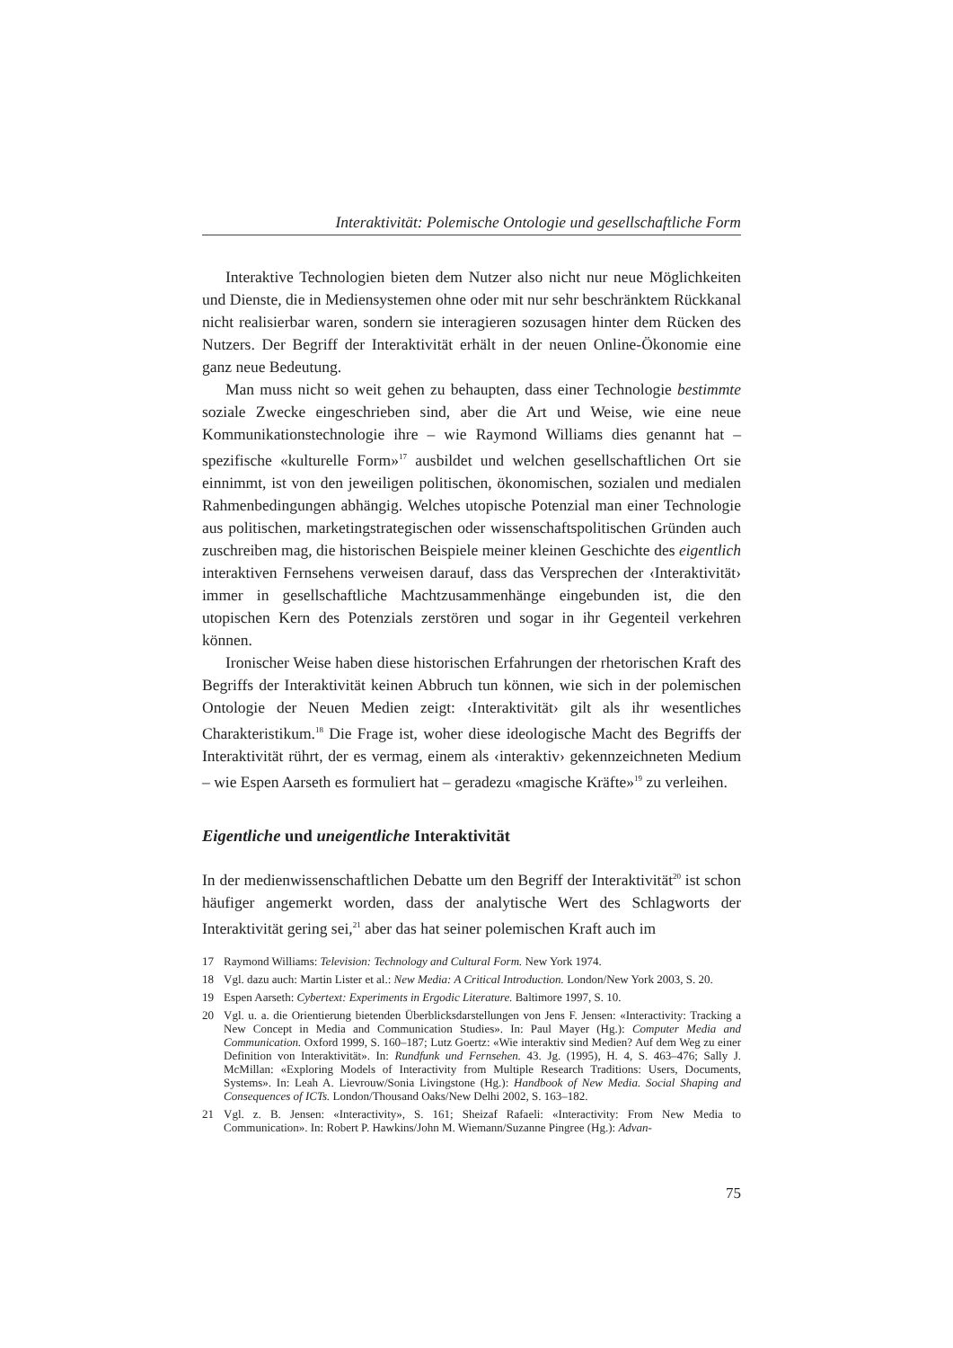Interaktivität: Polemische Ontologie und gesellschaftliche Form
Interaktive Technologien bieten dem Nutzer also nicht nur neue Möglichkeiten und Dienste, die in Mediensystemen ohne oder mit nur sehr beschränktem Rückkanal nicht realisierbar waren, sondern sie interagieren sozusagen hinter dem Rücken des Nutzers. Der Begriff der Interaktivität erhält in der neuen Online-Ökonomie eine ganz neue Bedeutung.
Man muss nicht so weit gehen zu behaupten, dass einer Technologie bestimmte soziale Zwecke eingeschrieben sind, aber die Art und Weise, wie eine neue Kommunikationstechnologie ihre – wie Raymond Williams dies genannt hat – spezifische «kulturelle Form»<sup>17</sup> ausbildet und welchen gesellschaftlichen Ort sie einnimmt, ist von den jeweiligen politischen, ökonomischen, sozialen und medialen Rahmenbedingungen abhängig. Welches utopische Potenzial man einer Technologie aus politischen, marketingstrategischen oder wissenschaftspolitischen Gründen auch zuschreiben mag, die historischen Beispiele meiner kleinen Geschichte des eigentlich interaktiven Fernsehens verweisen darauf, dass das Versprechen der ‹Interaktivität› immer in gesellschaftliche Machtzusammenhänge eingebunden ist, die den utopischen Kern des Potenzials zerstören und sogar in ihr Gegenteil verkehren können.
Ironischer Weise haben diese historischen Erfahrungen der rhetorischen Kraft des Begriffs der Interaktivität keinen Abbruch tun können, wie sich in der polemischen Ontologie der Neuen Medien zeigt: ‹Interaktivität› gilt als ihr wesentliches Charakteristikum.<sup>18</sup> Die Frage ist, woher diese ideologische Macht des Begriffs der Interaktivität rührt, der es vermag, einem als ‹interaktiv› gekennzeichneten Medium – wie Espen Aarseth es formuliert hat – geradezu «magische Kräfte»<sup>19</sup> zu verleihen.
Eigentliche und uneigentliche Interaktivität
In der medienwissenschaftlichen Debatte um den Begriff der Interaktivität<sup>20</sup> ist schon häufiger angemerkt worden, dass der analytische Wert des Schlagworts der Interaktivität gering sei,<sup>21</sup> aber das hat seiner polemischen Kraft auch im
17 Raymond Williams: Television: Technology and Cultural Form. New York 1974.
18 Vgl. dazu auch: Martin Lister et al.: New Media: A Critical Introduction. London/New York 2003, S. 20.
19 Espen Aarseth: Cybertext: Experiments in Ergodic Literature. Baltimore 1997, S. 10.
20 Vgl. u. a. die Orientierung bietenden Überblicksdarstellungen von Jens F. Jensen: «Interactivity: Tracking a New Concept in Media and Communication Studies». In: Paul Mayer (Hg.): Computer Media and Communication. Oxford 1999, S. 160–187; Lutz Goertz: «Wie interaktiv sind Medien? Auf dem Weg zu einer Definition von Interaktivität». In: Rundfunk und Fernsehen. 43. Jg. (1995), H. 4, S. 463–476; Sally J. McMillan: «Exploring Models of Interactivity from Multiple Research Traditions: Users, Documents, Systems». In: Leah A. Lievrouw/Sonia Livingstone (Hg.): Handbook of New Media. Social Shaping and Consequences of ICTs. London/Thousand Oaks/New Delhi 2002, S. 163–182.
21 Vgl. z. B. Jensen: «Interactivity», S. 161; Sheizaf Rafaeli: «Interactivity: From New Media to Communication». In: Robert P. Hawkins/John M. Wiemann/Suzanne Pingree (Hg.): Advan-
75